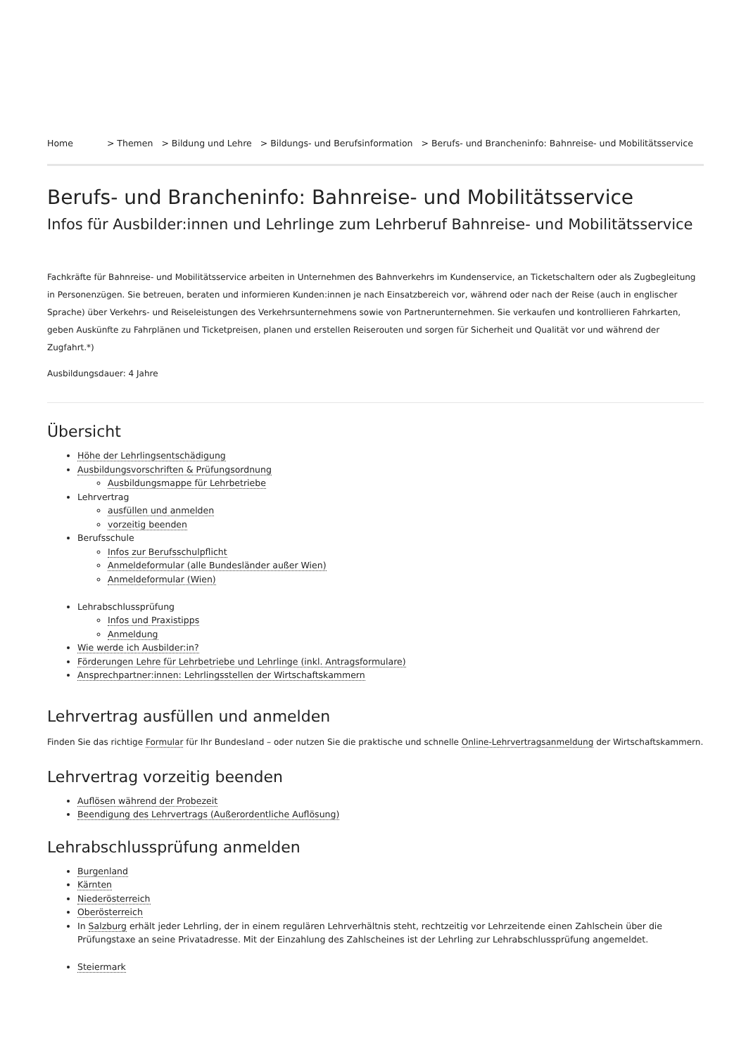Home > Themen > Bildung und Lehre > Bildungs- und Berufsinformation > Berufs- und Brancheninfo: Bahnreise- und Mobilitätsservice
Berufs- und Brancheninfo: Bahnreise- und Mobilitätsservice
Infos für Ausbilder:innen und Lehrlinge zum Lehrberuf Bahnreise- und Mobilitätsservice
Fachkräfte für Bahnreise- und Mobilitätsservice arbeiten in Unternehmen des Bahnverkehrs im Kundenservice, an Ticketschaltern oder als Zugbegleitung in Personenzügen. Sie betreuen, beraten und informieren Kunden:innen je nach Einsatzbereich vor, während oder nach der Reise (auch in englischer Sprache) über Verkehrs- und Reiseleistungen des Verkehrsunternehmens sowie von Partnerunternehmen. Sie verkaufen und kontrollieren Fahrkarten, geben Auskünfte zu Fahrplänen und Ticketpreisen, planen und erstellen Reiserouten und sorgen für Sicherheit und Qualität vor und während der Zugfahrt.*)
Ausbildungsdauer: 4 Jahre
Übersicht
Höhe der Lehrlingsentschädigung
Ausbildungsvorschriften & Prüfungsordnung
Ausbildungsmappe für Lehrbetriebe
Lehrvertrag
ausfüllen und anmelden
vorzeitig beenden
Berufsschule
Infos zur Berufsschulpflicht
Anmeldeformular (alle Bundesländer außer Wien)
Anmeldeformular (Wien)
Lehrabschlussprüfung
Infos und Praxistipps
Anmeldung
Wie werde ich Ausbilder:in?
Förderungen Lehre für Lehrbetriebe und Lehrlinge (inkl. Antragsformulare)
Ansprechpartner:innen: Lehrlingsstellen der Wirtschaftskammern
Lehrvertrag ausfüllen und anmelden
Finden Sie das richtige Formular für Ihr Bundesland – oder nutzen Sie die praktische und schnelle Online-Lehrvertragsanmeldung der Wirtschaftskammern.
Lehrvertrag vorzeitig beenden
Auflösen während der Probezeit
Beendigung des Lehrvertrags (Außerordentliche Auflösung)
Lehrabschlussprüfung anmelden
Burgenland
Kärnten
Niederösterreich
Oberösterreich
In Salzburg erhält jeder Lehrling, der in einem regulären Lehrverhältnis steht, rechtzeitig vor Lehrzeitende einen Zahlschein über die Prüfungstaxe an seine Privatadresse. Mit der Einzahlung des Zahlscheines ist der Lehrling zur Lehrabschlussprüfung angemeldet.
Steiermark